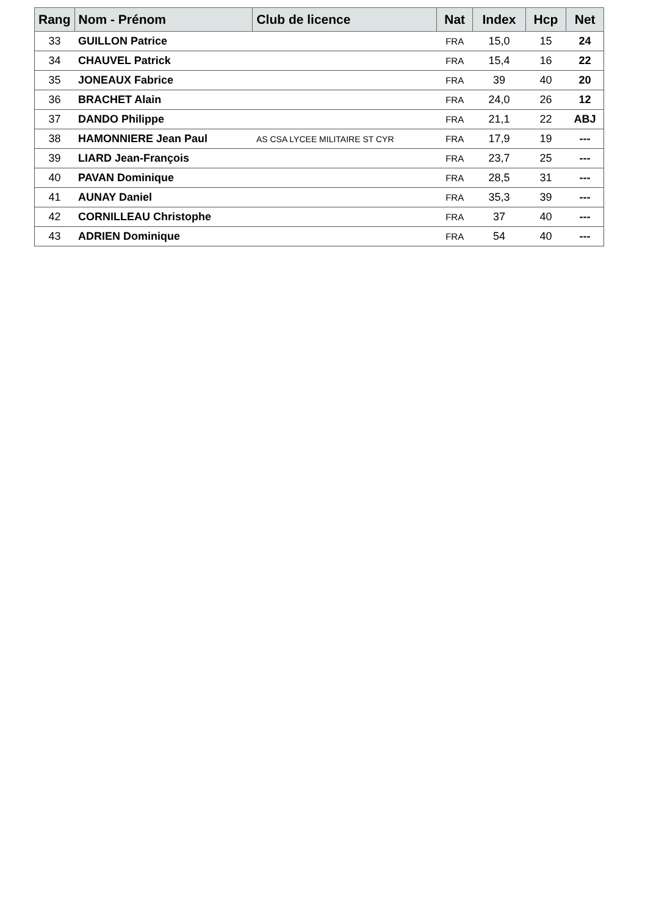| Rang | Nom - Prénom | Club de licence | Nat | Index | Hcp | Net |
| --- | --- | --- | --- | --- | --- | --- |
| 33 | GUILLON Patrice | | FRA | 15,0 | 15 | 24 |
| 34 | CHAUVEL Patrick | | FRA | 15,4 | 16 | 22 |
| 35 | JONEAUX Fabrice | | FRA | 39 | 40 | 20 |
| 36 | BRACHET Alain | | FRA | 24,0 | 26 | 12 |
| 37 | DANDO Philippe | | FRA | 21,1 | 22 | ABJ |
| 38 | HAMONNIERE Jean Paul | AS CSA LYCEE MILITAIRE ST CYR | FRA | 17,9 | 19 | --- |
| 39 | LIARD Jean-François | | FRA | 23,7 | 25 | --- |
| 40 | PAVAN Dominique | | FRA | 28,5 | 31 | --- |
| 41 | AUNAY Daniel | | FRA | 35,3 | 39 | --- |
| 42 | CORNILLEAU Christophe | | FRA | 37 | 40 | --- |
| 43 | ADRIEN Dominique | | FRA | 54 | 40 | --- |